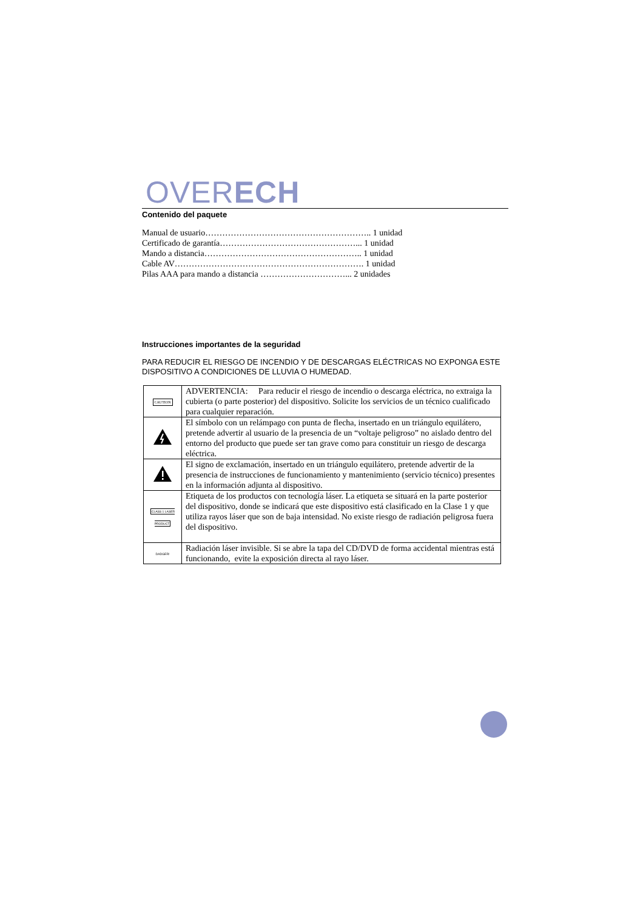OVERECH
Contenido del paquete
Manual de usuario………………………………………………….. 1 unidad
Certificado de garantía…………………………………………... 1 unidad
Mando a distancia……………………………………………….. 1 unidad
Cable AV…………………………………………………………. 1 unidad
Pilas AAA para mando a distancia …………………………... 2 unidades
Instrucciones importantes de la seguridad
PARA REDUCIR EL RIESGO DE INCENDIO Y DE DESCARGAS ELÉCTRICAS NO EXPONGA ESTE DISPOSITIVO A CONDICIONES DE LLUVIA O HUMEDAD.
| CAUTION | ADVERTENCIA: Para reducir el riesgo de incendio o descarga eléctrica, no extraiga la cubierta (o parte posterior) del dispositivo. Solicite los servicios de un técnico cualificado para cualquier reparación. |
| | El símbolo con un relámpago con punta de flecha, insertado en un triángulo equilátero, pretende advertir al usuario de la presencia de un “voltaje peligroso” no aislado dentro del entorno del producto que puede ser tan grave como para constituir un riesgo de descarga eléctrica. |
| | El signo de exclamación, insertado en un triángulo equilátero, pretende advertir de la presencia de instrucciones de funcionamiento y mantenimiento (servicio técnico) presentes en la información adjunta al dispositivo. |
| CLASS 1 LASER PRODUCT | Etiqueta de los productos con tecnología láser. La etiqueta se situará en la parte posterior del dispositivo, donde se indicará que este dispositivo está clasificado en la Clase 1 y que utiliza rayos láser que son de baja intensidad. No existe riesgo de radiación peligrosa fuera del dispositivo. |
| DADGER! | Radiación láser invisible. Si se abre la tapa del CD/DVD de forma accidental mientras está funcionando, evite la exposición directa al rayo láser. |